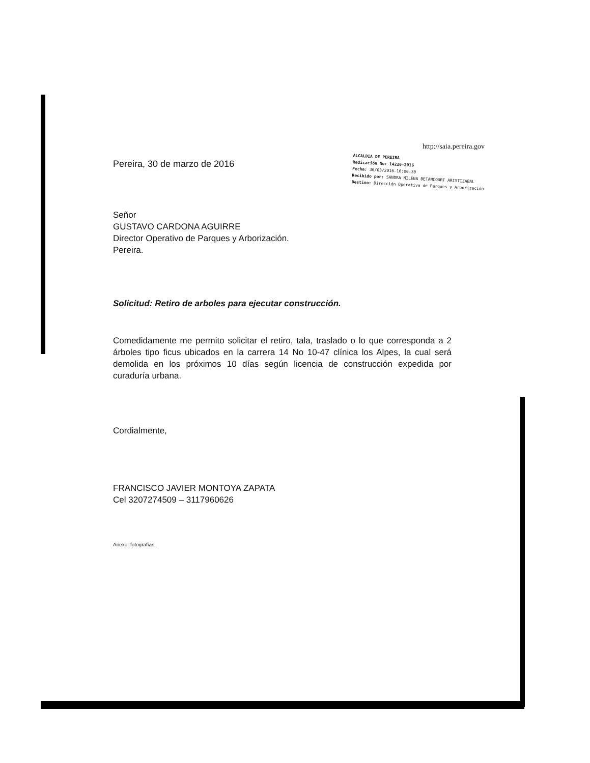Pereira, 30 de marzo de 2016
http://saia.pereira.gov
ALCALDIA DE PEREIRA
Radicación No: 14226-2016
Fecha: 30/03/2016-16:00:30
Recibido por: SANDRA MILENA BETANCOURT ARISTIZABAL
Destino: Dirección Operativa de Parques y Arborización
Señor
GUSTAVO CARDONA AGUIRRE
Director Operativo de Parques y Arborización.
Pereira.
Solicitud: Retiro de arboles para ejecutar construcción.
Comedidamente me permito solicitar el retiro, tala, traslado o lo que corresponda a 2 árboles tipo ficus ubicados en la carrera 14 No 10-47 clínica los Alpes, la cual será demolida en los próximos 10 días según licencia de construcción expedida por curaduría urbana.
Cordialmente,
FRANCISCO JAVIER MONTOYA ZAPATA
Cel 3207274509 – 3117960626
Anexo: fotografías.